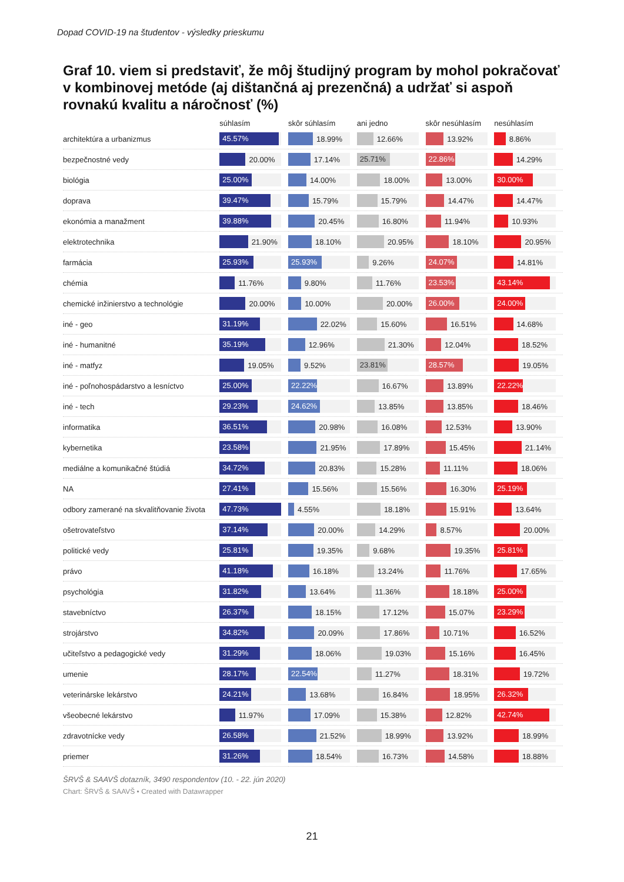Dopad COVID-19 na študentov - výsledky prieskumu
Graf 10. viem si predstaviť, že môj študijný program by mohol pokračovať v kombinovej metóde (aj dištančná aj prezenčná) a udržať si aspoň rovnakú kvalitu a náročnosť (%)
| | súhlasím | skôr súhlasím | ani jedno | skôr nesúhlasím | nesúhlasím |
| --- | --- | --- | --- | --- | --- |
| architektúra a urbanizmus | 45.57% | 18.99% | 12.66% | 13.92% | 8.86% |
| bezpečnostné vedy | 20.00% | 17.14% | 25.71% | 22.86% | 14.29% |
| biológia | 25.00% | 14.00% | 18.00% | 13.00% | 30.00% |
| doprava | 39.47% | 15.79% | 15.79% | 14.47% | 14.47% |
| ekonómia a manažment | 39.88% | 20.45% | 16.80% | 11.94% | 10.93% |
| elektrotechnika | 21.90% | 18.10% | 20.95% | 18.10% | 20.95% |
| farmácia | 25.93% | 25.93% | 9.26% | 24.07% | 14.81% |
| chémia | 11.76% | 9.80% | 11.76% | 23.53% | 43.14% |
| chemické inžinierstvo a technológie | 20.00% | 10.00% | 20.00% | 26.00% | 24.00% |
| iné - geo | 31.19% | 22.02% | 15.60% | 16.51% | 14.68% |
| iné - humanitné | 35.19% | 12.96% | 21.30% | 12.04% | 18.52% |
| iné - matfyz | 19.05% | 9.52% | 23.81% | 28.57% | 19.05% |
| iné - poľnohospádarstvo a lesníctvo | 25.00% | 22.22% | 16.67% | 13.89% | 22.22% |
| iné - tech | 29.23% | 24.62% | 13.85% | 13.85% | 18.46% |
| informatika | 36.51% | 20.98% | 16.08% | 12.53% | 13.90% |
| kybernetika | 23.58% | 21.95% | 17.89% | 15.45% | 21.14% |
| mediálne a komunikačné štúdiá | 34.72% | 20.83% | 15.28% | 11.11% | 18.06% |
| NA | 27.41% | 15.56% | 15.56% | 16.30% | 25.19% |
| odbory zamerané na skvalitňovanie života | 47.73% | 4.55% | 18.18% | 15.91% | 13.64% |
| ošetrovateľstvo | 37.14% | 20.00% | 14.29% | 8.57% | 20.00% |
| politické vedy | 25.81% | 19.35% | 9.68% | 19.35% | 25.81% |
| právo | 41.18% | 16.18% | 13.24% | 11.76% | 17.65% |
| psychológia | 31.82% | 13.64% | 11.36% | 18.18% | 25.00% |
| stavebníctvo | 26.37% | 18.15% | 17.12% | 15.07% | 23.29% |
| strojárstvo | 34.82% | 20.09% | 17.86% | 10.71% | 16.52% |
| učiteľstvo a pedagogické vedy | 31.29% | 18.06% | 19.03% | 15.16% | 16.45% |
| umenie | 28.17% | 22.54% | 11.27% | 18.31% | 19.72% |
| veterinárske lekárstvo | 24.21% | 13.68% | 16.84% | 18.95% | 26.32% |
| všeobecné lekárstvo | 11.97% | 17.09% | 15.38% | 12.82% | 42.74% |
| zdravotnícke vedy | 26.58% | 21.52% | 18.99% | 13.92% | 18.99% |
| priemer | 31.26% | 18.54% | 16.73% | 14.58% | 18.88% |
ŠRVŠ & SAAVŠ dotazník, 3490 respondentov (10. - 22. jún 2020)
Chart: ŠRVŠ & SAAVŠ • Created with Datawrapper
21